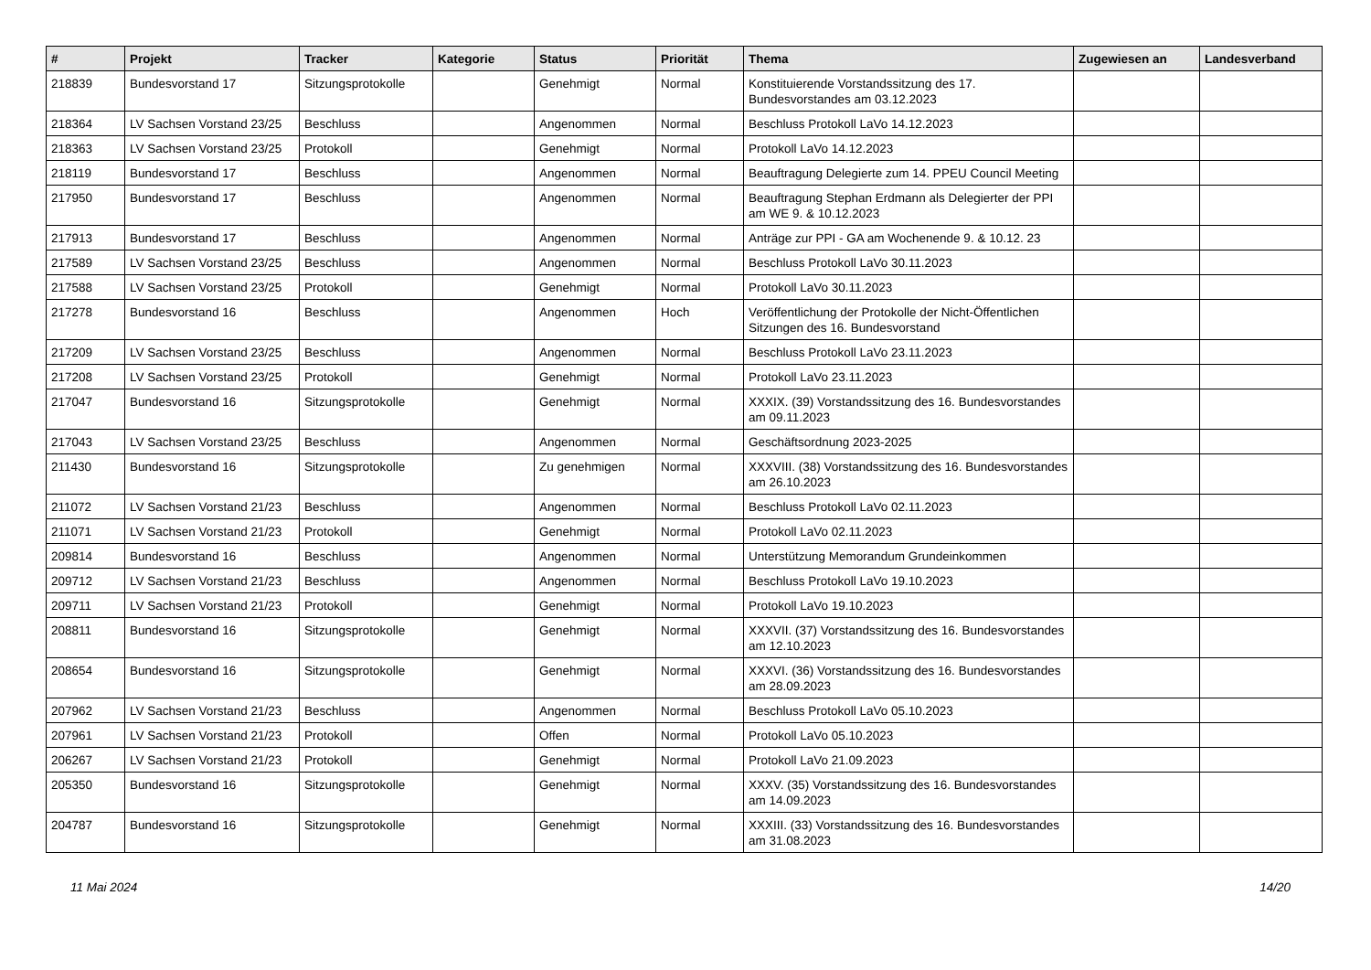| # | Projekt | Tracker | Kategorie | Status | Priorität | Thema | Zugewiesen an | Landesverband |
| --- | --- | --- | --- | --- | --- | --- | --- | --- |
| 218839 | Bundesvorstand 17 | Sitzungsprotokolle | | Genehmigt | Normal | Konstituierende Vorstandssitzung des 17. Bundesvorstandes am 03.12.2023 | | |
| 218364 | LV Sachsen Vorstand 23/25 | Beschluss | | Angenommen | Normal | Beschluss Protokoll LaVo 14.12.2023 | | |
| 218363 | LV Sachsen Vorstand 23/25 | Protokoll | | Genehmigt | Normal | Protokoll LaVo 14.12.2023 | | |
| 218119 | Bundesvorstand 17 | Beschluss | | Angenommen | Normal | Beauftragung Delegierte zum 14. PPEU Council Meeting | | |
| 217950 | Bundesvorstand 17 | Beschluss | | Angenommen | Normal | Beauftragung Stephan Erdmann als Delegierter der PPI am WE 9. & 10.12.2023 | | |
| 217913 | Bundesvorstand 17 | Beschluss | | Angenommen | Normal | Anträge zur PPI - GA am Wochenende 9. & 10.12. 23 | | |
| 217589 | LV Sachsen Vorstand 23/25 | Beschluss | | Angenommen | Normal | Beschluss Protokoll LaVo 30.11.2023 | | |
| 217588 | LV Sachsen Vorstand 23/25 | Protokoll | | Genehmigt | Normal | Protokoll LaVo 30.11.2023 | | |
| 217278 | Bundesvorstand 16 | Beschluss | | Angenommen | Hoch | Veröffentlichung der Protokolle der Nicht-Öffentlichen Sitzungen des 16. Bundesvorstand | | |
| 217209 | LV Sachsen Vorstand 23/25 | Beschluss | | Angenommen | Normal | Beschluss Protokoll LaVo 23.11.2023 | | |
| 217208 | LV Sachsen Vorstand 23/25 | Protokoll | | Genehmigt | Normal | Protokoll LaVo 23.11.2023 | | |
| 217047 | Bundesvorstand 16 | Sitzungsprotokolle | | Genehmigt | Normal | XXXIX. (39) Vorstandssitzung des 16. Bundesvorstandes am 09.11.2023 | | |
| 217043 | LV Sachsen Vorstand 23/25 | Beschluss | | Angenommen | Normal | Geschäftsordnung 2023-2025 | | |
| 211430 | Bundesvorstand 16 | Sitzungsprotokolle | | Zu genehmigen | Normal | XXXVIII. (38) Vorstandssitzung des 16. Bundesvorstandes am 26.10.2023 | | |
| 211072 | LV Sachsen Vorstand 21/23 | Beschluss | | Angenommen | Normal | Beschluss Protokoll LaVo 02.11.2023 | | |
| 211071 | LV Sachsen Vorstand 21/23 | Protokoll | | Genehmigt | Normal | Protokoll LaVo 02.11.2023 | | |
| 209814 | Bundesvorstand 16 | Beschluss | | Angenommen | Normal | Unterstützung Memorandum Grundeinkommen | | |
| 209712 | LV Sachsen Vorstand 21/23 | Beschluss | | Angenommen | Normal | Beschluss Protokoll LaVo 19.10.2023 | | |
| 209711 | LV Sachsen Vorstand 21/23 | Protokoll | | Genehmigt | Normal | Protokoll LaVo 19.10.2023 | | |
| 208811 | Bundesvorstand 16 | Sitzungsprotokolle | | Genehmigt | Normal | XXXVII. (37) Vorstandssitzung des 16. Bundesvorstandes am 12.10.2023 | | |
| 208654 | Bundesvorstand 16 | Sitzungsprotokolle | | Genehmigt | Normal | XXXVI. (36) Vorstandssitzung des 16. Bundesvorstandes am 28.09.2023 | | |
| 207962 | LV Sachsen Vorstand 21/23 | Beschluss | | Angenommen | Normal | Beschluss Protokoll LaVo 05.10.2023 | | |
| 207961 | LV Sachsen Vorstand 21/23 | Protokoll | | Offen | Normal | Protokoll LaVo 05.10.2023 | | |
| 206267 | LV Sachsen Vorstand 21/23 | Protokoll | | Genehmigt | Normal | Protokoll LaVo 21.09.2023 | | |
| 205350 | Bundesvorstand 16 | Sitzungsprotokolle | | Genehmigt | Normal | XXXV. (35) Vorstandssitzung des 16. Bundesvorstandes am 14.09.2023 | | |
| 204787 | Bundesvorstand 16 | Sitzungsprotokolle | | Genehmigt | Normal | XXXIII. (33) Vorstandssitzung des 16. Bundesvorstandes am 31.08.2023 | | |
11 Mai 2024 14/20